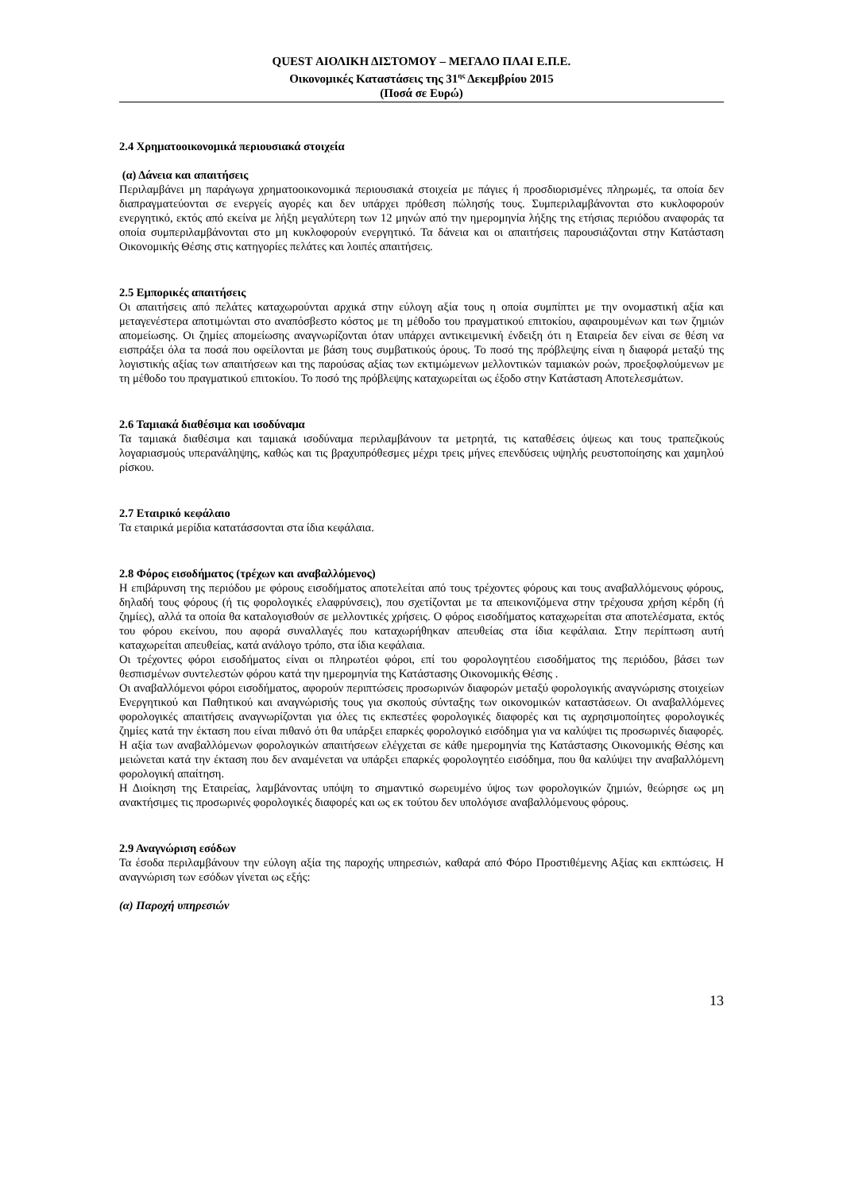QUEST ΑΙΟΛΙΚΗ ΔΙΣΤΟΜΟΥ – ΜΕΓΑΛΟ ΠΛΑΙ Ε.Π.Ε.
Οικονομικές Καταστάσεις της 31<sup>ης</sup> Δεκεμβρίου 2015
(Ποσά σε Ευρώ)
2.4 Χρηματοοικονομικά περιουσιακά στοιχεία
(α) Δάνεια και απαιτήσεις
Περιλαμβάνει μη παράγωγα χρηματοοικονομικά περιουσιακά στοιχεία με πάγιες ή προσδιορισμένες πληρωμές, τα οποία δεν διαπραγματεύονται σε ενεργείς αγορές και δεν υπάρχει πρόθεση πώλησής τους. Συμπεριλαμβάνονται στο κυκλοφορούν ενεργητικό, εκτός από εκείνα με λήξη μεγαλύτερη των 12 μηνών από την ημερομηνία λήξης της ετήσιας περιόδου αναφοράς τα οποία συμπεριλαμβάνονται στο μη κυκλοφορούν ενεργητικό. Τα δάνεια και οι απαιτήσεις παρουσιάζονται στην Κατάσταση Οικονομικής Θέσης στις κατηγορίες πελάτες και λοιπές απαιτήσεις.
2.5 Εμπορικές απαιτήσεις
Οι απαιτήσεις από πελάτες καταχωρούνται αρχικά στην εύλογη αξία τους η οποία συμπίπτει με την ονομαστική αξία και μεταγενέστερα αποτιμώνται στο αναπόσβεστο κόστος με τη μέθοδο του πραγματικού επιτοκίου, αφαιρουμένων και των ζημιών απομείωσης. Οι ζημίες απομείωσης αναγνωρίζονται όταν υπάρχει αντικειμενική ένδειξη ότι η Εταιρεία δεν είναι σε θέση να εισπράξει όλα τα ποσά που οφείλονται με βάση τους συμβατικούς όρους. Το ποσό της πρόβλεψης είναι η διαφορά μεταξύ της λογιστικής αξίας των απαιτήσεων και της παρούσας αξίας των εκτιμώμενων μελλοντικών ταμιακών ροών, προεξοφλούμενων με τη μέθοδο του πραγματικού επιτοκίου. Το ποσό της πρόβλεψης καταχωρείται ως έξοδο στην Κατάσταση Αποτελεσμάτων.
2.6 Ταμιακά διαθέσιμα και ισοδύναμα
Τα ταμιακά διαθέσιμα και ταμιακά ισοδύναμα περιλαμβάνουν τα μετρητά, τις καταθέσεις όψεως και τους τραπεζικούς λογαριασμούς υπερανάληψης, καθώς και τις βραχυπρόθεσμες μέχρι τρεις μήνες επενδύσεις υψηλής ρευστοποίησης και χαμηλού ρίσκου.
2.7 Εταιρικό κεφάλαιο
Τα εταιρικά μερίδια κατατάσσονται στα ίδια κεφάλαια.
2.8 Φόρος εισοδήματος (τρέχων και αναβαλλόμενος)
Η επιβάρυνση της περιόδου με φόρους εισοδήματος αποτελείται από τους τρέχοντες φόρους και τους αναβαλλόμενους φόρους, δηλαδή τους φόρους (ή τις φορολογικές ελαφρύνσεις), που σχετίζονται με τα απεικονιζόμενα στην τρέχουσα χρήση κέρδη (ή ζημίες), αλλά τα οποία θα καταλογισθούν σε μελλοντικές χρήσεις. Ο φόρος εισοδήματος καταχωρείται στα αποτελέσματα, εκτός του φόρου εκείνου, που αφορά συναλλαγές που καταχωρήθηκαν απευθείας στα ίδια κεφάλαια. Στην περίπτωση αυτή καταχωρείται απευθείας, κατά ανάλογο τρόπο, στα ίδια κεφάλαια.
Οι τρέχοντες φόροι εισοδήματος είναι οι πληρωτέοι φόροι, επί του φορολογητέου εισοδήματος της περιόδου, βάσει των θεσπισμένων συντελεστών φόρου κατά την ημερομηνία της Κατάστασης Οικονομικής Θέσης .
Οι αναβαλλόμενοι φόροι εισοδήματος, αφορούν περιπτώσεις προσωρινών διαφορών μεταξύ φορολογικής αναγνώρισης στοιχείων Ενεργητικού και Παθητικού και αναγνώρισής τους για σκοπούς σύνταξης των οικονομικών καταστάσεων. Οι αναβαλλόμενες φορολογικές απαιτήσεις αναγνωρίζονται για όλες τις εκπεστέες φορολογικές διαφορές και τις αχρησιμοποίητες φορολογικές ζημίες κατά την έκταση που είναι πιθανό ότι θα υπάρξει επαρκές φορολογικό εισόδημα για να καλύψει τις προσωρινές διαφορές. Η αξία των αναβαλλόμενων φορολογικών απαιτήσεων ελέγχεται σε κάθε ημερομηνία της Κατάστασης Οικονομικής Θέσης και μειώνεται κατά την έκταση που δεν αναμένεται να υπάρξει επαρκές φορολογητέο εισόδημα, που θα καλύψει την αναβαλλόμενη φορολογική απαίτηση.
Η Διοίκηση της Εταιρείας, λαμβάνοντας υπόψη το σημαντικό σωρευμένο ύψος των φορολογικών ζημιών, θεώρησε ως μη ανακτήσιμες τις προσωρινές φορολογικές διαφορές και ως εκ τούτου δεν υπολόγισε αναβαλλόμενους φόρους.
2.9 Αναγνώριση εσόδων
Τα έσοδα περιλαμβάνουν την εύλογη αξία της παροχής υπηρεσιών, καθαρά από Φόρο Προστιθέμενης Αξίας και εκπτώσεις. Η αναγνώριση των εσόδων γίνεται ως εξής:
(α) Παροχή υπηρεσιών
13